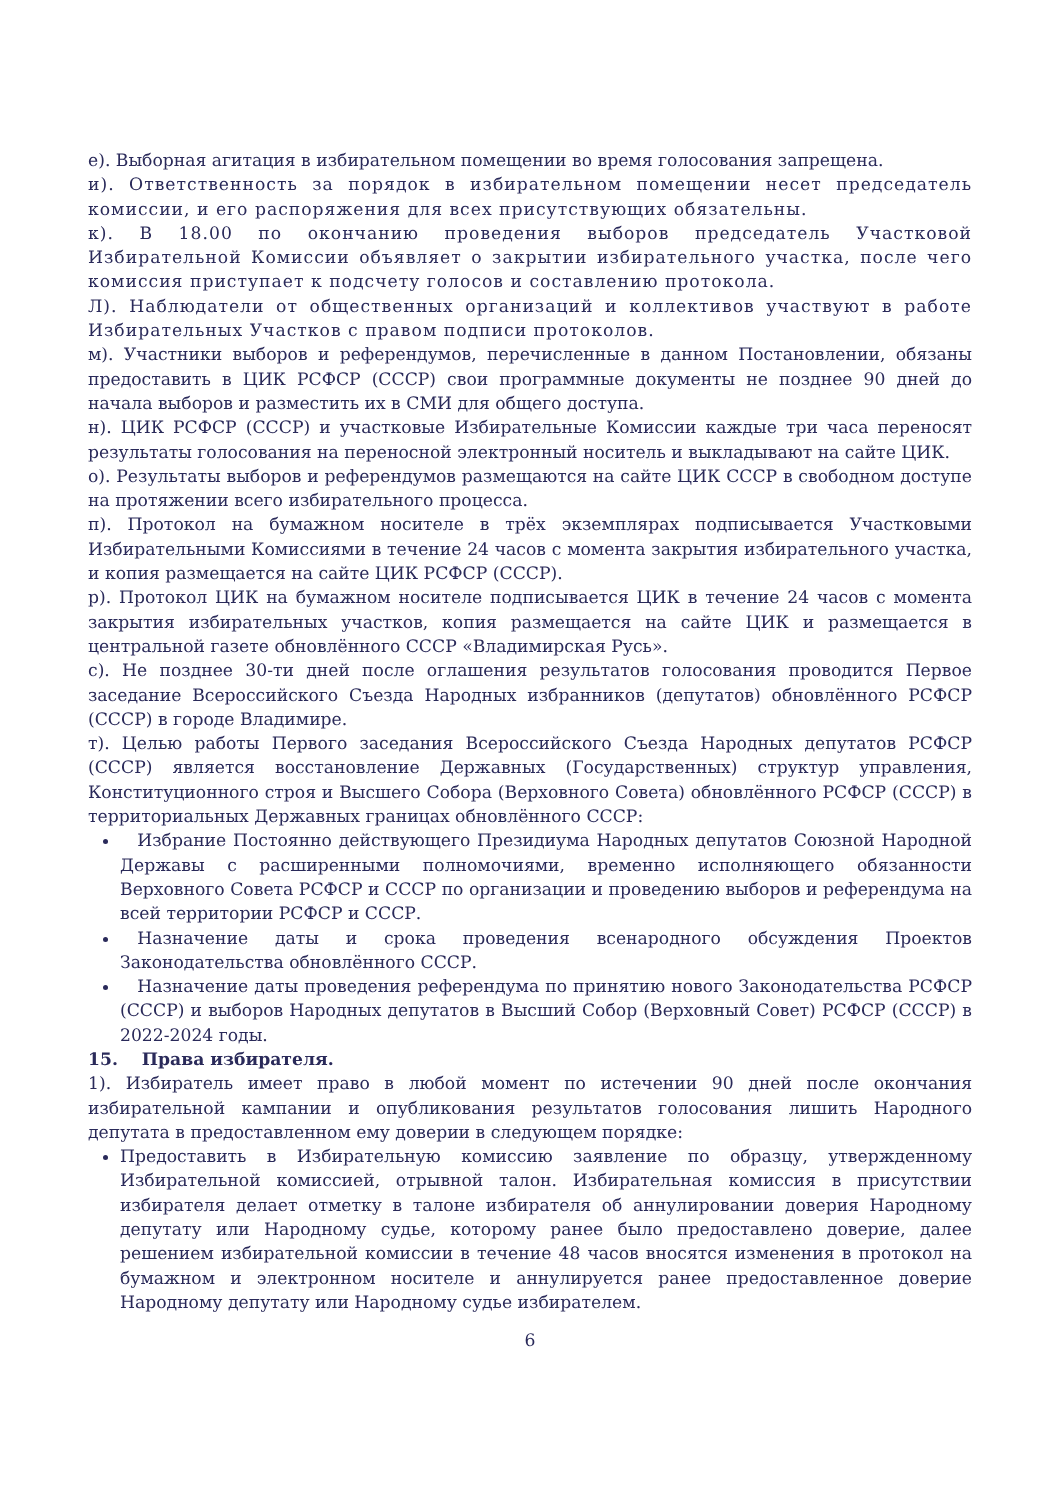е). Выборная агитация в избирательном помещении во время голосования запрещена.
и). Ответственность за порядок в избирательном помещении несет председатель комиссии, и его распоряжения для всех присутствующих обязательны.
к). В 18.00 по окончанию проведения выборов председатель Участковой Избирательной Комиссии объявляет о закрытии избирательного участка, после чего комиссия приступает к подсчету голосов и составлению протокола.
Л). Наблюдатели от общественных организаций и коллективов участвуют в работе Избирательных Участков с правом подписи протоколов.
м). Участники выборов и референдумов, перечисленные в данном Постановлении, обязаны предоставить в ЦИК РСФСР (СССР) свои программные документы не позднее 90 дней до начала выборов и разместить их в СМИ для общего доступа.
н). ЦИК РСФСР (СССР) и участковые Избирательные Комиссии каждые три часа переносят результаты голосования на переносной электронный носитель и выкладывают на сайте ЦИК.
о). Результаты выборов и референдумов размещаются на сайте ЦИК СССР в свободном доступе на протяжении всего избирательного процесса.
п). Протокол на бумажном носителе в трёх экземплярах подписывается Участковыми Избирательными Комиссиями в течение 24 часов с момента закрытия избирательного участка, и копия размещается на сайте ЦИК РСФСР (СССР).
р). Протокол ЦИК на бумажном носителе подписывается ЦИК в течение 24 часов с момента закрытия избирательных участков, копия размещается на сайте ЦИК и размещается в центральной газете обновлённого СССР «Владимирская Русь».
с). Не позднее 30-ти дней после оглашения результатов голосования проводится Первое заседание Всероссийского Съезда Народных избранников (депутатов) обновлённого РСФСР (СССР) в городе Владимире.
т). Целью работы Первого заседания Всероссийского Съезда Народных депутатов РСФСР (СССР) является восстановление Державных (Государственных) структур управления, Конституционного строя и Высшего Собора (Верховного Совета) обновлённого РСФСР (СССР) в территориальных Державных границах обновлённого СССР:
 Избрание Постоянно действующего Президиума Народных депутатов Союзной Народной Державы с расширенными полномочиями, временно исполняющего обязанности Верховного Совета РСФСР и СССР по организации и проведению выборов и референдума на всей территории РСФСР и СССР.
 Назначение даты и срока проведения всенародного обсуждения Проектов Законодательства обновлённого СССР.
 Назначение даты проведения референдума по принятию нового Законодательства РСФСР (СССР) и выборов Народных депутатов в Высший Собор (Верховный Совет) РСФСР (СССР) в 2022-2024 годы.
15. Права избирателя.
1). Избиратель имеет право в любой момент по истечении 90 дней после окончания избирательной кампании и опубликования результатов голосования лишить Народного депутата в предоставленном ему доверии в следующем порядке:
Предоставить в Избирательную комиссию заявление по образцу, утвержденному Избирательной комиссией, отрывной талон. Избирательная комиссия в присутствии избирателя делает отметку в талоне избирателя об аннулировании доверия Народному депутату или Народному судье, которому ранее было предоставлено доверие, далее решением избирательной комиссии в течение 48 часов вносятся изменения в протокол на бумажном и электронном носителе и аннулируется ранее предоставленное доверие Народному депутату или Народному судье избирателем.
6